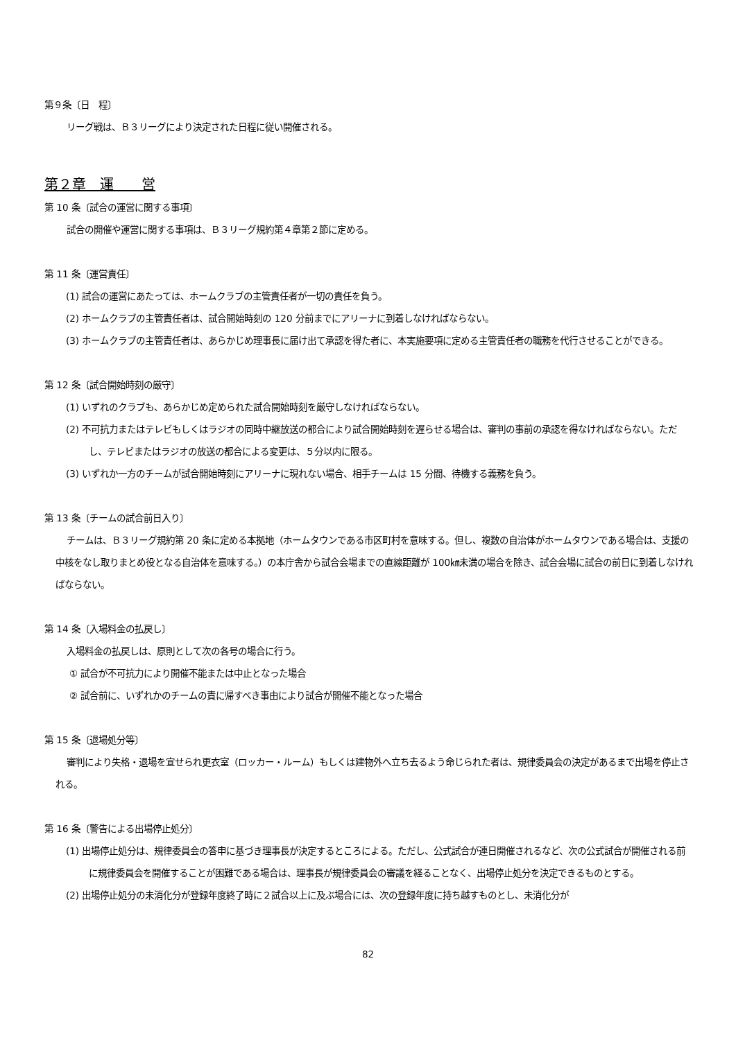第９条〔日　程〕
リーグ戦は、Ｂ３リーグにより決定された日程に従い開催される。
第２章　運　　営
第 10 条〔試合の運営に関する事項〕
試合の開催や運営に関する事項は、Ｂ３リーグ規約第４章第２節に定める。
第 11 条〔運営責任〕
(1) 試合の運営にあたっては、ホームクラブの主管責任者が一切の責任を負う。
(2) ホームクラブの主管責任者は、試合開始時刻の 120 分前までにアリーナに到着しなければならない。
(3) ホームクラブの主管責任者は、あらかじめ理事長に届け出て承認を得た者に、本実施要項に定める主管責任者の職務を代行させることができる。
第 12 条〔試合開始時刻の厳守〕
(1) いずれのクラブも、あらかじめ定められた試合開始時刻を厳守しなければならない。
(2) 不可抗力またはテレビもしくはラジオの同時中継放送の都合により試合開始時刻を遅らせる場合は、審判の事前の承認を得なければならない。ただし、テレビまたはラジオの放送の都合による変更は、５分以内に限る。
(3) いずれか一方のチームが試合開始時刻にアリーナに現れない場合、相手チームは 15 分間、待機する義務を負う。
第 13 条〔チームの試合前日入り〕
チームは、Ｂ３リーグ規約第 20 条に定める本拠地（ホームタウンである市区町村を意味する。但し、複数の自治体がホームタウンである場合は、支援の中核をなし取りまとめ役となる自治体を意味する。）の本庁舎から試合会場までの直線距離が 100㎞未満の場合を除き、試合会場に試合の前日に到着しなければならない。
第 14 条〔入場料金の払戻し〕
入場料金の払戻しは、原則として次の各号の場合に行う。
① 試合が不可抗力により開催不能または中止となった場合
② 試合前に、いずれかのチームの責に帰すべき事由により試合が開催不能となった場合
第 15 条〔退場処分等〕
審判により失格・退場を宣せられ更衣室（ロッカー・ルーム）もしくは建物外へ立ち去るよう命じられた者は、規律委員会の決定があるまで出場を停止される。
第 16 条〔警告による出場停止処分〕
(1) 出場停止処分は、規律委員会の答申に基づき理事長が決定するところによる。ただし、公式試合が連日開催されるなど、次の公式試合が開催される前に規律委員会を開催することが困難である場合は、理事長が規律委員会の審議を経ることなく、出場停止処分を決定できるものとする。
(2) 出場停止処分の未消化分が登録年度終了時に２試合以上に及ぶ場合には、次の登録年度に持ち越すものとし、未消化分が
82